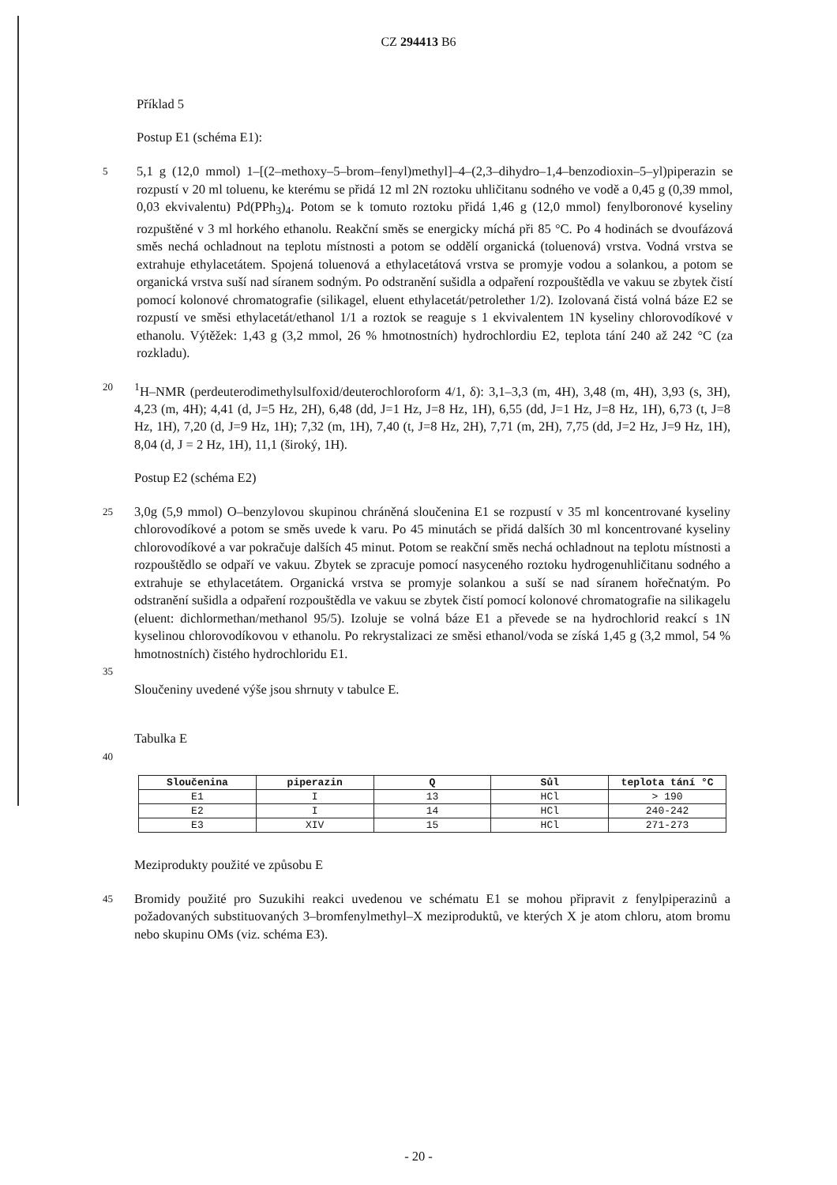CZ 294413 B6
Příklad 5
Postup E1 (schéma E1):
5
5,1 g (12,0 mmol) 1–[(2–methoxy–5–brom–fenyl)methyl]–4–(2,3–dihydro–1,4–benzodioxin–5–yl)piperazin se rozpustí v 20 ml toluenu, ke kterému se přidá 12 ml 2N roztoku uhličitanu sodného ve vodě a 0,45 g (0,39 mmol, 0,03 ekvivalentu) Pd(PPh<sub>3</sub>)<sub>4</sub>. Potom se k tomuto roztoku přidá 1,46 g (12,0 mmol) fenylboronové kyseliny rozpuštěné v 3 ml horkého ethanolu. Reakční směs se energicky míchá při 85 °C. Po 4 hodinách se dvoufázová směs nechá ochladnout na teplotu místnosti a potom se oddělí organická (toluenová) vrstva. Vodná vrstva se extrahuje ethylacetátem. Spojená toluenová a ethylacetátová vrstva se promyje vodou a solankou, a potom se organická vrstva suší nad síranem sodným. Po odstranění sušidla a odpaření rozpouštědla ve vakuu se zbytek čistí pomocí kolonové chromatografie (silikagel, eluent ethylacetát/petrolether 1/2). Izolovaná čistá volná báze E2 se rozpustí ve směsi ethylacetát/ethanol 1/1 a roztok se reaguje s 1 ekvivalentem 1N kyseliny chlorovodíkové v ethanolu. Výtěžek: 1,43 g (3,2 mmol, 26 % hmotnostních) hydrochlordiu E2, teplota tání 240 až 242 °C (za rozkladu).
20
<sup>1</sup>H–NMR (perdeuterodimethylsulfoxid/deuterochloroform 4/1, δ): 3,1–3,3 (m, 4H), 3,48 (m, 4H), 3,93 (s, 3H), 4,23 (m, 4H); 4,41 (d, J=5 Hz, 2H), 6,48 (dd, J=1 Hz, J=8 Hz, 1H), 6,55 (dd, J=1 Hz, J=8 Hz, 1H), 6,73 (t, J=8 Hz, 1H), 7,20 (d, J=9 Hz, 1H); 7,32 (m, 1H), 7,40 (t, J=8 Hz, 2H), 7,71 (m, 2H), 7,75 (dd, J=2 Hz, J=9 Hz, 1H), 8,04 (d, J = 2 Hz, 1H), 11,1 (široký, 1H).
Postup E2 (schéma E2)
25
3,0g (5,9 mmol) O–benzylovou skupinou chráněná sloučenina E1 se rozpustí v 35 ml koncentrované kyseliny chlorovodíkové a potom se směs uvede k varu. Po 45 minutách se přidá dalších 30 ml koncentrované kyseliny chlorovodíkové a var pokračuje dalších 45 minut. Potom se reakční směs nechá ochladnout na teplotu místnosti a rozpouštědlo se odpaří ve vakuu. Zbytek se zpracuje pomocí nasyceného roztoku hydrogenuhličitanu sodného a extrahuje se ethylacetátem. Organická vrstva se promyje solankou a suší se nad síranem hořečnatým. Po odstranění sušidla a odpaření rozpouštědla ve vakuu se zbytek čistí pomocí kolonové chromatografie na silikagelu (eluent: dichlormethan/methanol 95/5). Izoluje se volná báze E1 a převede se na hydrochlorid reakcí s 1N kyselinou chlorovodíkovou v ethanolu. Po rekrystalizaci ze směsi ethanol/voda se získá 1,45 g (3,2 mmol, 54 % hmotnostních) čistého hydrochloridu E1.
35
Sloučeniny uvedené výše jsou shrnuty v tabulce E.
Tabulka E
40
| Sloučenina | piperazin | Q | Sůl | teplota tání °C |
| --- | --- | --- | --- | --- |
| E1 | I | 13 | HCl | > 190 |
| E2 | I | 14 | HCl | 240-242 |
| E3 | XIV | 15 | HCl | 271-273 |
Meziprodukty použité ve způsobu E
45
Bromidy použité pro Suzukihi reakci uvedenou ve schématu E1 se mohou připravit z fenylpiperazinů a požadovaných substituovaných 3–bromfenylmethyl–X meziproduktů, ve kterých X je atom chloru, atom bromu nebo skupinu OMs (viz. schéma E3).
- 20 -